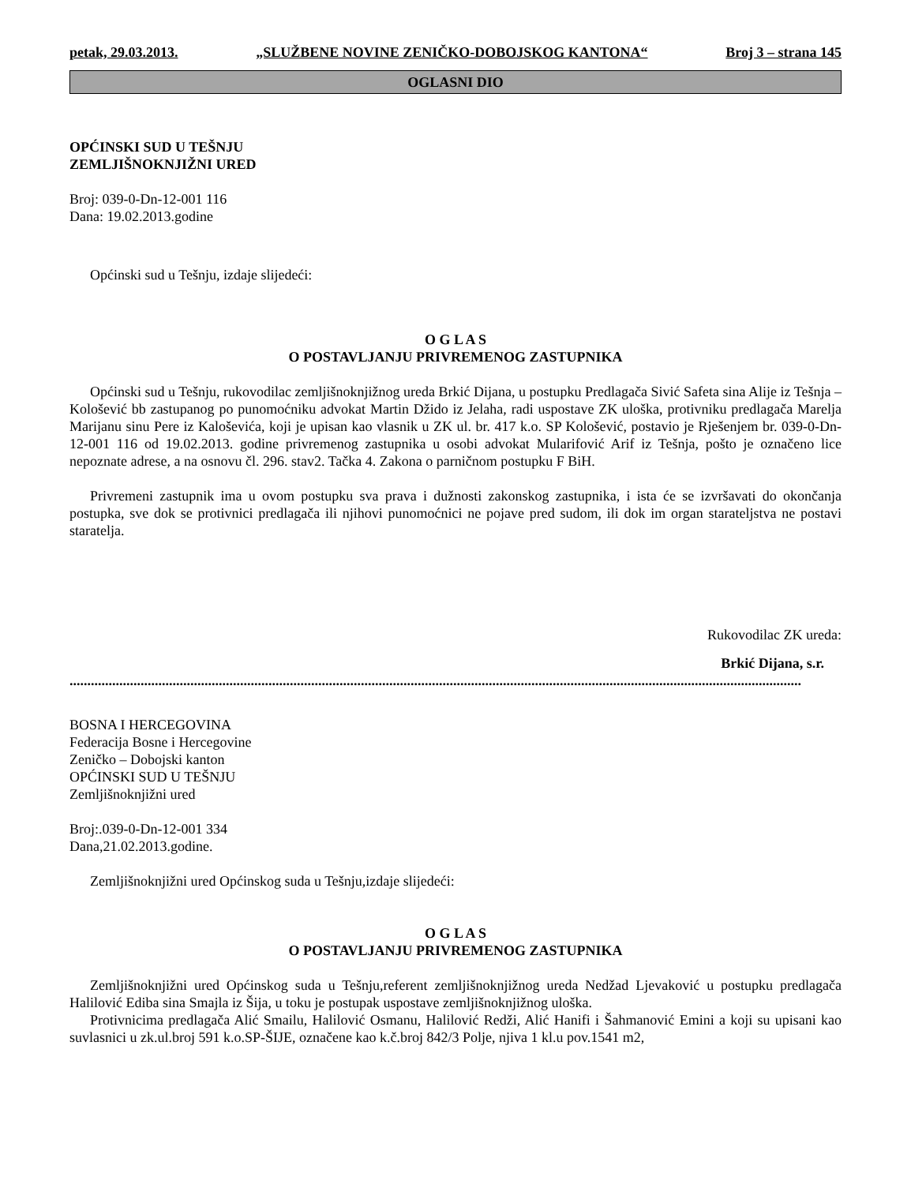petak, 29.03.2013. „SLUŽBENE NOVINE ZENIČKO-DOBOJSKOG KANTONA“Broj 3 – strana 145
OGLASNI DIO
OPĆINSKI SUD U TEŠNJU
ZEMLJIŠNOKNJIŽNI URED
Broj: 039-0-Dn-12-001 116
Dana: 19.02.2013.godine
Općinski sud u Tešnju, izdaje slijedeći:
O G L A S
O POSTAVLJANJU PRIVREMENOG ZASTUPNIKA
Općinski sud u Tešnju, rukovodilac zemljišnoknjižnog ureda Brkić Dijana, u postupku Predlagača Sivić Safeta sina Alije iz Tešnja – Kološević bb zastupanog po punomoćniku advokat Martin Džido iz Jelaha, radi uspostave ZK uloška, protivniku predlagača Marelja Marijanu sinu Pere iz Kaloševića, koji je upisan kao vlasnik u ZK ul. br. 417 k.o. SP Kološević, postavio je Rješenjem br. 039-0-Dn-12-001 116 od 19.02.2013. godine privremenog zastupnika u osobi advokat Mularifović Arif iz Tešnja, pošto je označeno lice nepoznate adrese, a na osnovu čl. 296. stav2. Tačka 4. Zakona o parničnom postupku F BiH.
Privremeni zastupnik ima u ovom postupku sva prava i dužnosti zakonskog zastupnika, i ista će se izvršavati do okončanja postupka, sve dok se protivnici predlagača ili njihovi punomoćnici ne pojave pred sudom, ili dok im organ starateljstva ne postavi staratelja.
Rukovodilac ZK ureda:
Brkić Dijana, s.r.
..............................................................................................................................................................................................................
BOSNA I HERCEGOVINA
Federacija Bosne i Hercegovine
Zeničko – Dobojski kanton
OPĆINSKI SUD U TEŠNJU
Zemljišnoknjižni ured
Broj:.039-0-Dn-12-001 334
Dana,21.02.2013.godine.
Zemljišnoknjižni ured Općinskog suda u Tešnju,izdaje slijedeći:
O G L A S
O POSTAVLJANJU PRIVREMENOG ZASTUPNIKA
Zemljišnoknjižni ured Općinskog suda u Tešnju,referent zemljišnoknjižnog ureda Nedžad Ljevaković u postupku predlagača Halilović Ediba sina Smajla iz Šija, u toku je postupak uspostave zemljišnoknjižnog uloška.
Protivnicima predlagača Alić Smailu, Halilović Osmanu, Halilović Redži, Alić Hanifi i Šahmanović Emini a koji su upisani kao suvlasnici u zk.ul.broj 591 k.o.SP-ŠIJE, označene kao k.č.broj 842/3 Polje, njiva 1 kl.u pov.1541 m2,